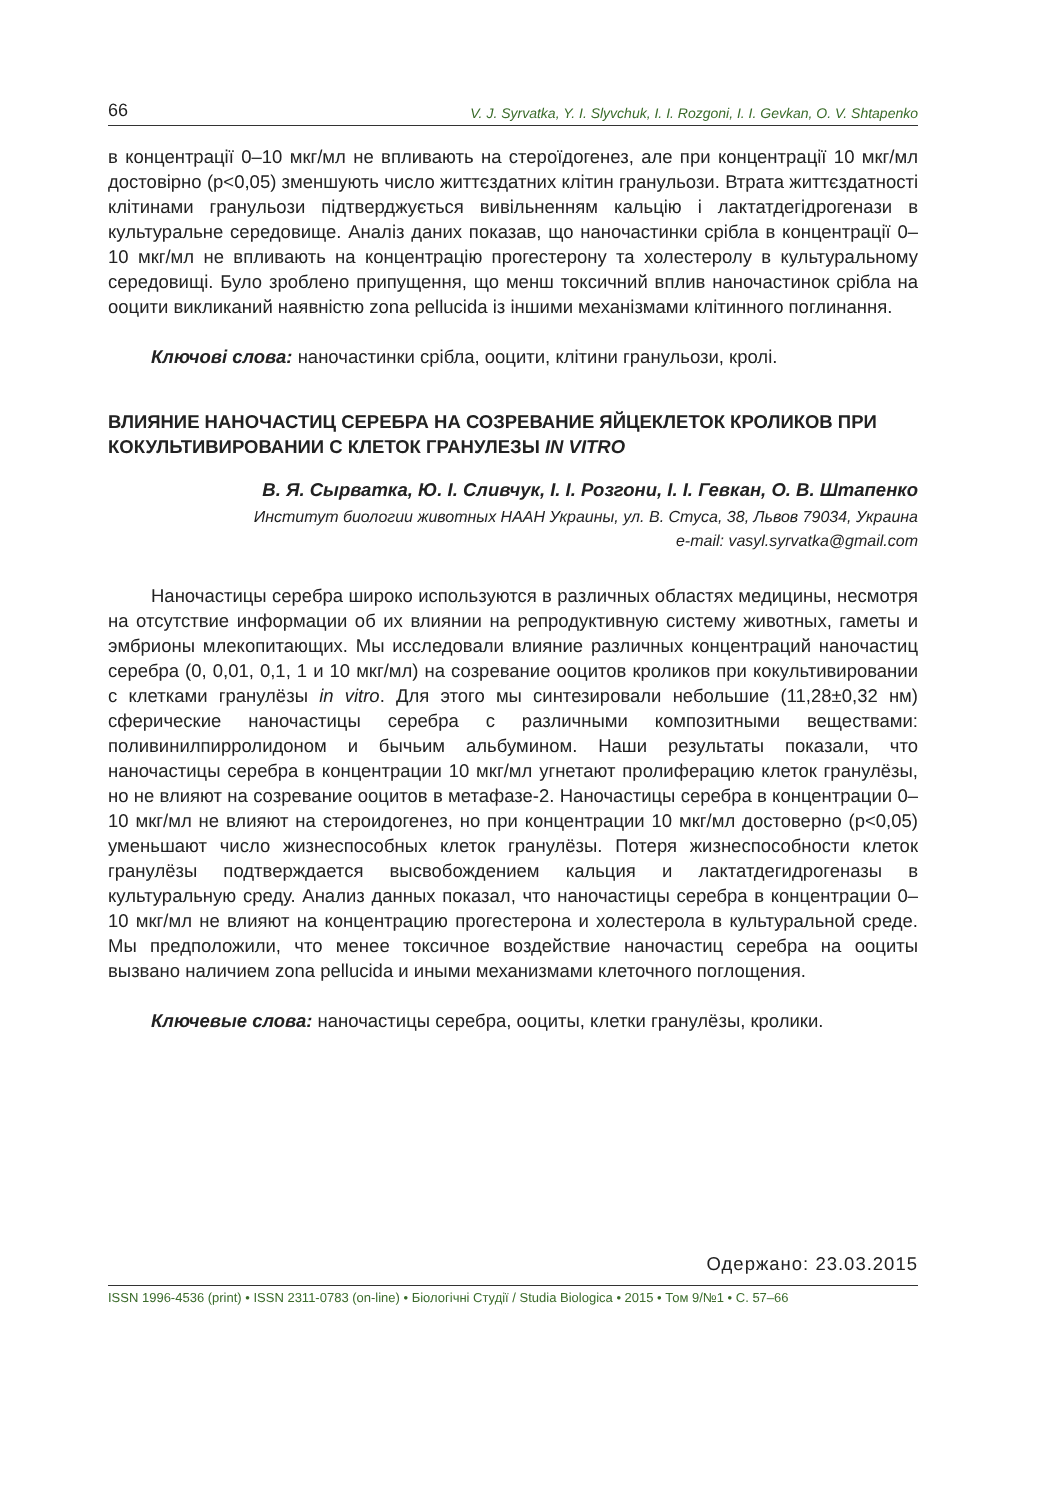66 V. J. Syrvatka, Y. I. Slyvchuk, I. I. Rozgoni, I. I. Gevkan, O. V. Shtapenko
в концентрації 0–10 мкг/мл не впливають на стероїдогенез, але при концентрації 10 мкг/мл достовірно (p<0,05) зменшують число життєздатних клітин гранульози. Втрата життєздатності клітинами гранульози підтверджується вивільненням кальцію і лактатдегідрогенази в культуральне середовище. Аналіз даних показав, що наночастинки срібла в концентрації 0–10 мкг/мл не впливають на концентрацію прогестерону та холестеролу в культуральному середовищі. Було зроблено припущення, що менш токсичний вплив наночастинок срібла на ооцити викликаний наявністю zona pellucida із іншими механізмами клітинного поглинання.
Ключові слова: наночастинки срібла, ооцити, клітини гранульози, кролі.
ВЛИЯНИЕ НАНОЧАСТИЦ СЕРЕБРА НА СОЗРЕВАНИЕ ЯЙЦЕКЛЕТОК КРОЛИКОВ ПРИ КОКУЛЬТИВИРОВАНИИ С КЛЕТОК ГРАНУЛЕЗЫ IN VITRO
В. Я. Сырватка, Ю. І. Сливчук, І. І. Розгони, І. І. Гевкан, О. В. Штапенко
Институт биологии животных НААН Украины, ул. В. Стуса, 38, Львов 79034, Украина
e-mail: vasyl.syrvatka@gmail.com
Наночастицы серебра широко используются в различных областях медицины, несмотря на отсутствие информации об их влиянии на репродуктивную систему животных, гаметы и эмбрионы млекопитающих. Мы исследовали влияние различных концентраций наночастиц серебра (0, 0,01, 0,1, 1 и 10 мкг/мл) на созревание ооцитов кроликов при кокультивировании с клетками гранулёзы in vitro. Для этого мы синтезировали небольшие (11,28±0,32 нм) сферические наночастицы серебра с различными композитными веществами: поливинилпирролидоном и бычьим альбумином. Наши результаты показали, что наночастицы серебра в концентрации 10 мкг/мл угнетают пролиферацию клеток гранулёзы, но не влияют на созревание ооцитов в метафазе-2. Наночастицы серебра в концентрации 0–10 мкг/мл не влияют на стероидогенез, но при концентрации 10 мкг/мл достоверно (p<0,05) уменьшают число жизнеспособных клеток гранулёзы. Потеря жизнеспособности клеток гранулёзы подтверждается высвобождением кальция и лактатдегидрогеназы в культуральную среду. Анализ данных показал, что наночастицы серебра в концентрации 0–10 мкг/мл не влияют на концентрацию прогестерона и холестерола в культуральной среде. Мы предположили, что менее токсичное воздействие наночастиц серебра на ооциты вызвано наличием zona pellucida и иными механизмами клеточного поглощения.
Ключевые слова: наночастицы серебра, ооциты, клетки гранулёзы, кролики.
Одержано: 23.03.2015
ISSN 1996-4536 (print) • ISSN 2311-0783 (on-line) • Біологічні Студії / Studia Biologica • 2015 • Том 9/№1 • С. 57–66